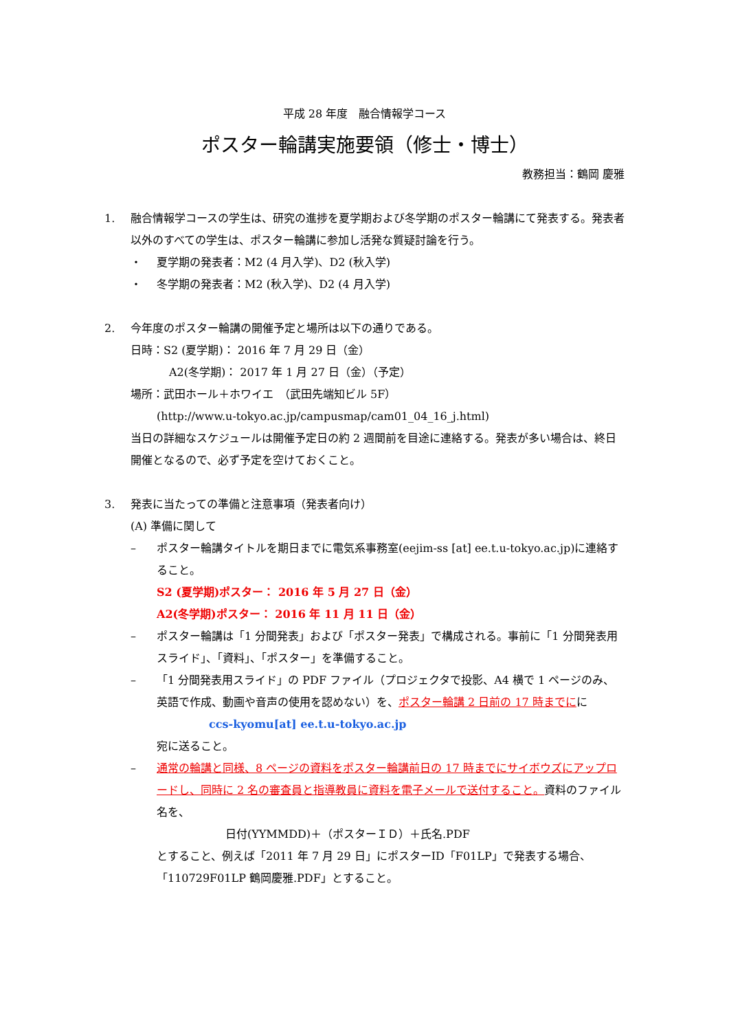平成 28 年度　融合情報学コース
ポスター輪講実施要領（修士・博士）
教務担当：鶴岡 慶雅
1. 融合情報学コースの学生は、研究の進捗を夏学期および冬学期のポスター輪講にて発表する。発表者以外のすべての学生は、ポスター輪講に参加し活発な質疑討論を行う。
・ 夏学期の発表者：M2 (4 月入学)、D2 (秋入学)
・ 冬学期の発表者：M2 (秋入学)、D2 (4 月入学)
2. 今年度のポスター輪講の開催予定と場所は以下の通りである。
日時：S2 (夏学期)： 2016 年 7 月 29 日（金）
A2(冬学期)： 2017 年 1 月 27 日（金）（予定）
場所：武田ホール＋ホワイエ　（武田先端知ビル 5F）
(http://www.u-tokyo.ac.jp/campusmap/cam01_04_16_j.html)
当日の詳細なスケジュールは開催予定日の約 2 週間前を目途に連絡する。発表が多い場合は、終日開催となるので、必ず予定を空けておくこと。
3. 発表に当たっての準備と注意事項（発表者向け）
(A) 準備に関して
– ポスター輪講タイトルを期日までに電気系事務室(eejim-ss [at] ee.t.u-tokyo.ac.jp)に連絡すること。
S2 (夏学期)ポスター： 2016 年 5 月 27 日（金）
A2(冬学期)ポスター： 2016 年 11 月 11 日（金）
– ポスター輪講は「1 分間発表」および「ポスター発表」で構成される。事前に「1 分間発表用スライド」、「資料」、「ポスター」を準備すること。
– 「1 分間発表用スライド」の PDF ファイル（プロジェクタで投影、A4 横で 1 ページのみ、英語で作成、動画や音声の使用を認めない）を、ポスター輪講 2 日前の 17 時までにに
ccs-kyomu[at] ee.t.u-tokyo.ac.jp
宛に送ること。
– 通常の輪講と同様、8 ページの資料をポスター輪講前日の 17 時までにサイボウズにアップロードし、同時に 2 名の審査員と指導教員に資料を電子メールで送付すること。資料のファイル名を、
日付(YYMMDD)＋（ポスターＩＤ）＋氏名.PDF
とすること、例えば「2011 年 7 月 29 日」にポスターID「F01LP」で発表する場合、「110729F01LP 鶴岡慶雅.PDF」とすること。